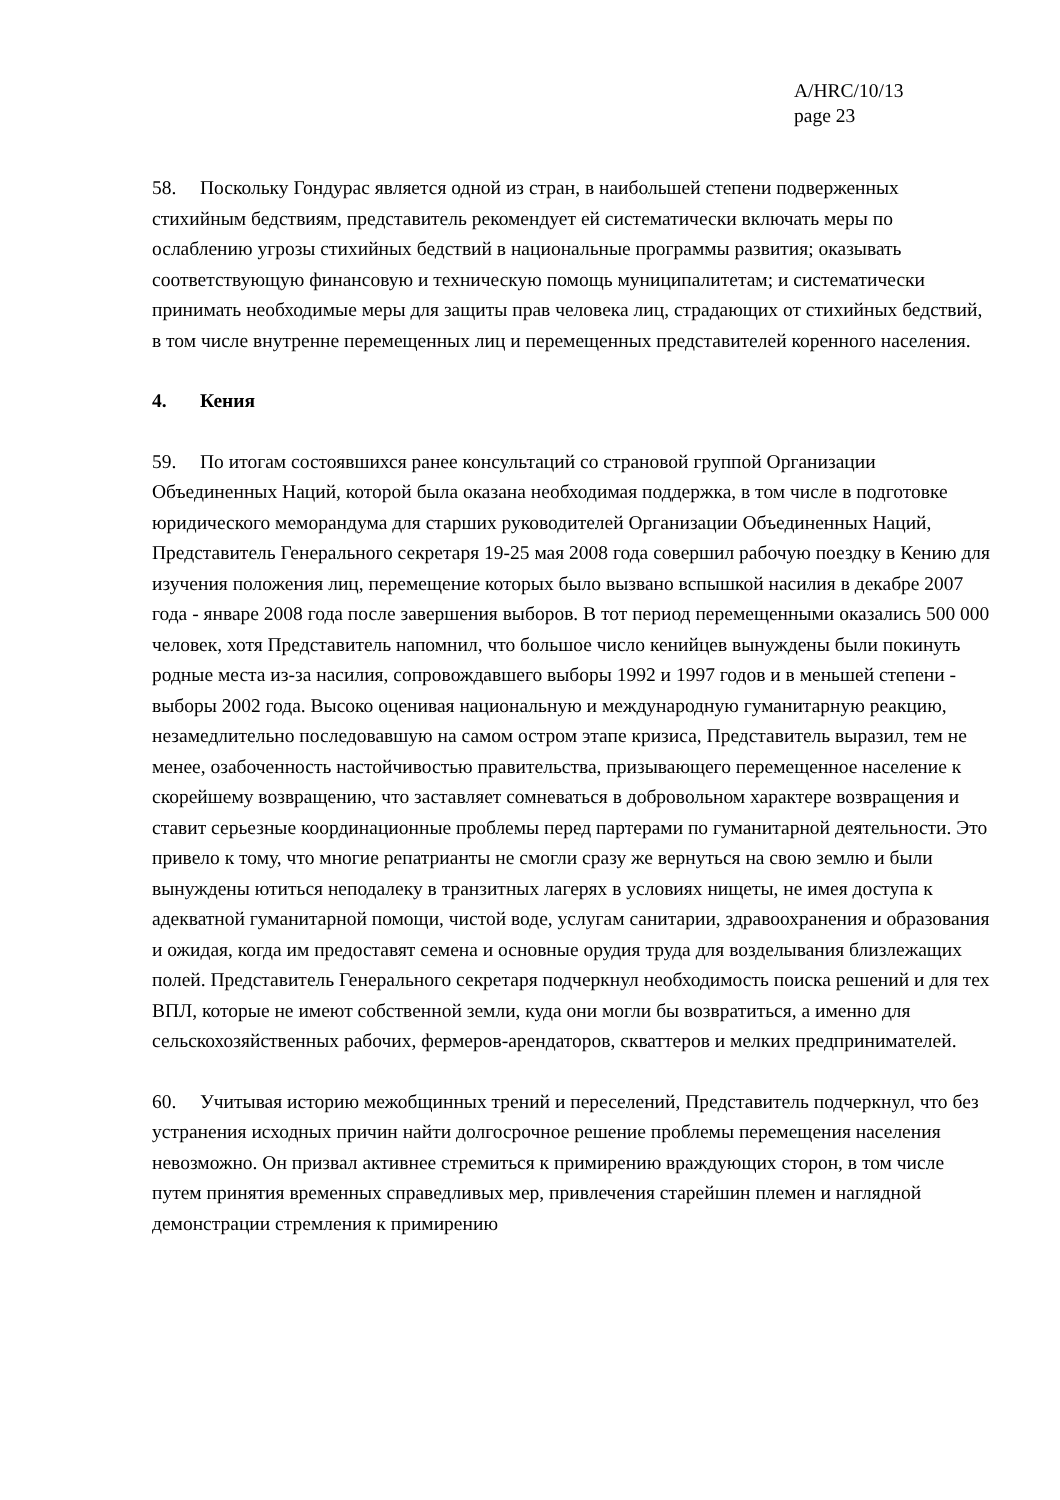A/HRC/10/13
page 23
58. Поскольку Гондурас является одной из стран, в наибольшей степени подверженных стихийным бедствиям, представитель рекомендует ей систематически включать меры по ослаблению угрозы стихийных бедствий в национальные программы развития; оказывать соответствующую финансовую и техническую помощь муниципалитетам; и систематически принимать необходимые меры для защиты прав человека лиц, страдающих от стихийных бедствий, в том числе внутренне перемещенных лиц и перемещенных представителей коренного населения.
4. Кения
59. По итогам состоявшихся ранее консультаций со страновой группой Организации Объединенных Наций, которой была оказана необходимая поддержка, в том числе в подготовке юридического меморандума для старших руководителей Организации Объединенных Наций, Представитель Генерального секретаря 19-25 мая 2008 года совершил рабочую поездку в Кению для изучения положения лиц, перемещение которых было вызвано вспышкой насилия в декабре 2007 года - январе 2008 года после завершения выборов. В тот период перемещенными оказались 500 000 человек, хотя Представитель напомнил, что большое число кенийцев вынуждены были покинуть родные места из-за насилия, сопровождавшего выборы 1992 и 1997 годов и в меньшей степени - выборы 2002 года. Высоко оценивая национальную и международную гуманитарную реакцию, незамедлительно последовавшую на самом остром этапе кризиса, Представитель выразил, тем не менее, озабоченность настойчивостью правительства, призывающего перемещенное население к скорейшему возвращению, что заставляет сомневаться в добровольном характере возвращения и ставит серьезные координационные проблемы перед партерами по гуманитарной деятельности. Это привело к тому, что многие репатрианты не смогли сразу же вернуться на свою землю и были вынуждены ютиться неподалеку в транзитных лагерях в условиях нищеты, не имея доступа к адекватной гуманитарной помощи, чистой воде, услугам санитарии, здравоохранения и образования и ожидая, когда им предоставят семена и основные орудия труда для возделывания близлежащих полей. Представитель Генерального секретаря подчеркнул необходимость поиска решений и для тех ВПЛ, которые не имеют собственной земли, куда они могли бы возвратиться, а именно для сельскохозяйственных рабочих, фермеров-арендаторов, скваттеров и мелких предпринимателей.
60. Учитывая историю межобщинных трений и переселений, Представитель подчеркнул, что без устранения исходных причин найти долгосрочное решение проблемы перемещения населения невозможно. Он призвал активнее стремиться к примирению враждующих сторон, в том числе путем принятия временных справедливых мер, привлечения старейшин племен и наглядной демонстрации стремления к примирению